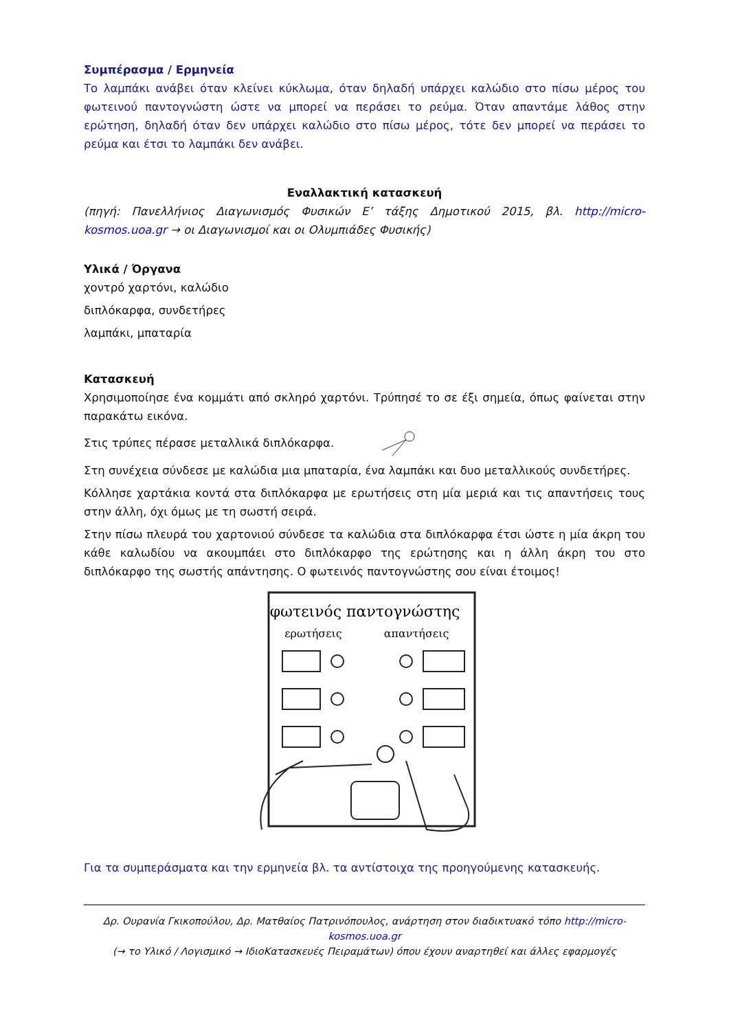Συμπέρασμα / Ερμηνεία
Το λαμπάκι ανάβει όταν κλείνει κύκλωμα, όταν δηλαδή υπάρχει καλώδιο στο πίσω μέρος του φωτεινού παντογνώστη ώστε να μπορεί να περάσει το ρεύμα. Όταν απαντάμε λάθος στην ερώτηση, δηλαδή όταν δεν υπάρχει καλώδιο στο πίσω μέρος, τότε δεν μπορεί να περάσει το ρεύμα και έτσι το λαμπάκι δεν ανάβει.
Εναλλακτική κατασκευή
(πηγή: Πανελλήνιος Διαγωνισμός Φυσικών Ε’ τάξης Δημοτικού 2015, βλ. http://micro-kosmos.uoa.gr → οι Διαγωνισμοί και οι Ολυμπιάδες Φυσικής)
Υλικά / Όργανα
χοντρό χαρτόνι, καλώδιο
διπλόκαρφα, συνδετήρες
λαμπάκι, μπαταρία
Κατασκευή
Χρησιμοποίησε ένα κομμάτι από σκληρό χαρτόνι. Τρύπησέ το σε έξι σημεία, όπως φαίνεται στην παρακάτω εικόνα.
Στις τρύπες πέρασε μεταλλικά διπλόκαρφα.
Στη συνέχεια σύνδεσε με καλώδια μια μπαταρία, ένα λαμπάκι και δυο μεταλλικούς συνδετήρες.
Κόλλησε χαρτάκια κοντά στα διπλόκαρφα με ερωτήσεις στη μία μεριά και τις απαντήσεις τους στην άλλη, όχι όμως με τη σωστή σειρά.
Στην πίσω πλευρά του χαρτονιού σύνδεσε τα καλώδια στα διπλόκαρφα έτσι ώστε η μία άκρη του κάθε καλωδίου να ακουμπάει στο διπλόκαρφο της ερώτησης και η άλλη άκρη του στο διπλόκαρφο της σωστής απάντησης. Ο φωτεινός παντογνώστης σου είναι έτοιμος!
φωτεινός παντογνώστης
ερωτήσεις
απαντήσεις
Για τα συμπεράσματα και την ερμηνεία βλ. τα αντίστοιχα της προηγούμενης κατασκευής.
Δρ. Ουρανία Γκικοπούλου, Δρ. Ματθαίος Πατρινόπουλος, ανάρτηση στον διαδικτυακό τόπο http://micro-kosmos.uoa.gr
(→ το Υλικό / Λογισμικό → ΙδιοΚατασκευές Πειραμάτων) όπου έχουν αναρτηθεί και άλλες εφαρμογές